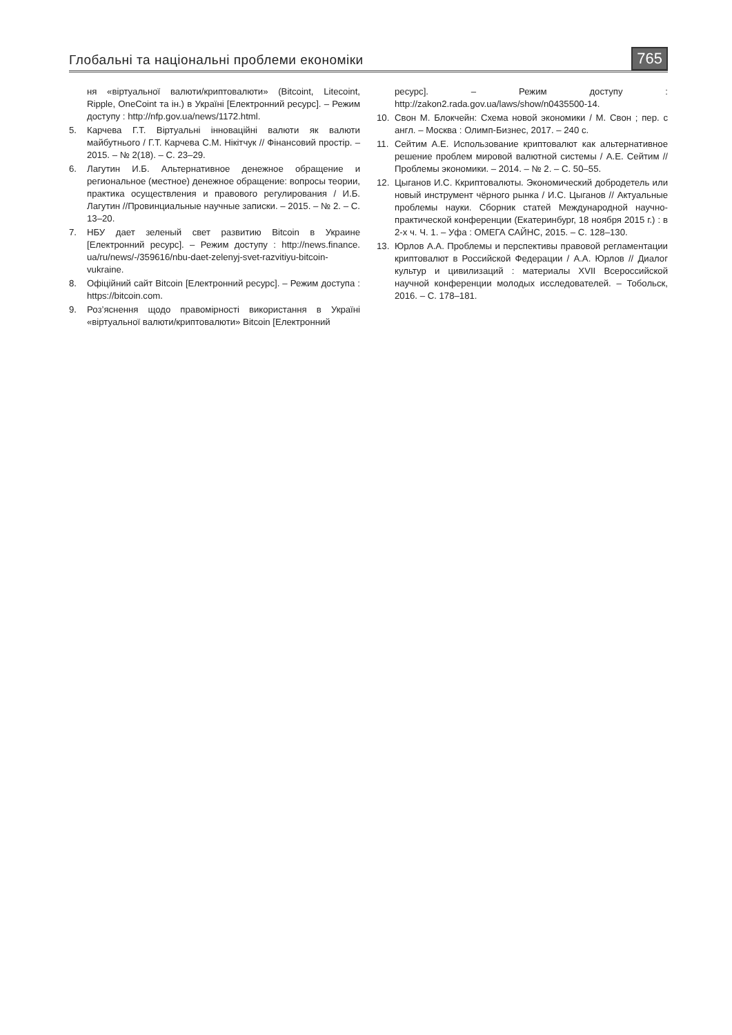Глобальні та національні проблеми економіки 765
ня «віртуальної валюти/криптовалюти» (Bitcoint, Litecoint, Ripple, OneCoint та ін.) в Україні [Електронний ресурс]. – Режим доступу : http://nfp.gov.ua/news/1172.html.
5. Карчева Г.Т. Віртуальні інноваційні валюти як валюти майбутнього / Г.Т. Карчева С.М. Нікітчук // Фінансовий простір. – 2015. – № 2(18). – С. 23–29.
6. Лагутин И.Б. Альтернативное денежное обращение и региональное (местное) денежное обращение: вопросы теории, практика осуществления и правового регулирования / И.Б. Лагутин //Провинциальные научные записки. – 2015. – № 2. – С. 13–20.
7. НБУ дает зеленый свет развитию Bitcoin в Украине [Електронний ресурс]. – Режим доступу : http://news.finance. ua/ru/news/-/359616/nbu-daet-zelenyj-svet-razvitiyu-bitcoin-vukraine.
8. Офіційний сайт Bitcoin [Електронний ресурс]. – Режим доступа : https://bitcoin.com.
9. Роз’яснення щодо правомірності використання в Україні «віртуальної валюти/криптовалюти» Bitcoin [Електронний
ресурс]. – Режим доступу : http://zakon2.rada.gov.ua/laws/show/n0435500-14.
10. Свон М. Блокчейн: Схема новой экономики / М. Свон ; пер. с англ. – Москва : Олимп-Бизнес, 2017. – 240 с.
11. Сейтим А.Е. Использование криптовалют как альтернативное решение проблем мировой валютной системы / А.Е. Сейтим // Проблемы экономики. – 2014. – № 2. – С. 50–55.
12. Цыганов И.С. Ккриптовалюты. Экономический добродетель или новый инструмент чёрного рынка / И.С. Цыганов // Актуальные проблемы науки. Сборник статей Международной научно-практической конференции (Екатеринбург, 18 ноября 2015 г.) : в 2-х ч. Ч. 1. – Уфа : ОМЕГА САЙНС, 2015. – С. 128–130.
13. Юрлов А.А. Проблемы и перспективы правовой регламентации криптовалют в Российской Федерации / А.А. Юрлов // Диалог культур и цивилизаций : материалы XVII Всероссийской научной конференции молодых исследователей. – Тобольск, 2016. – С. 178–181.